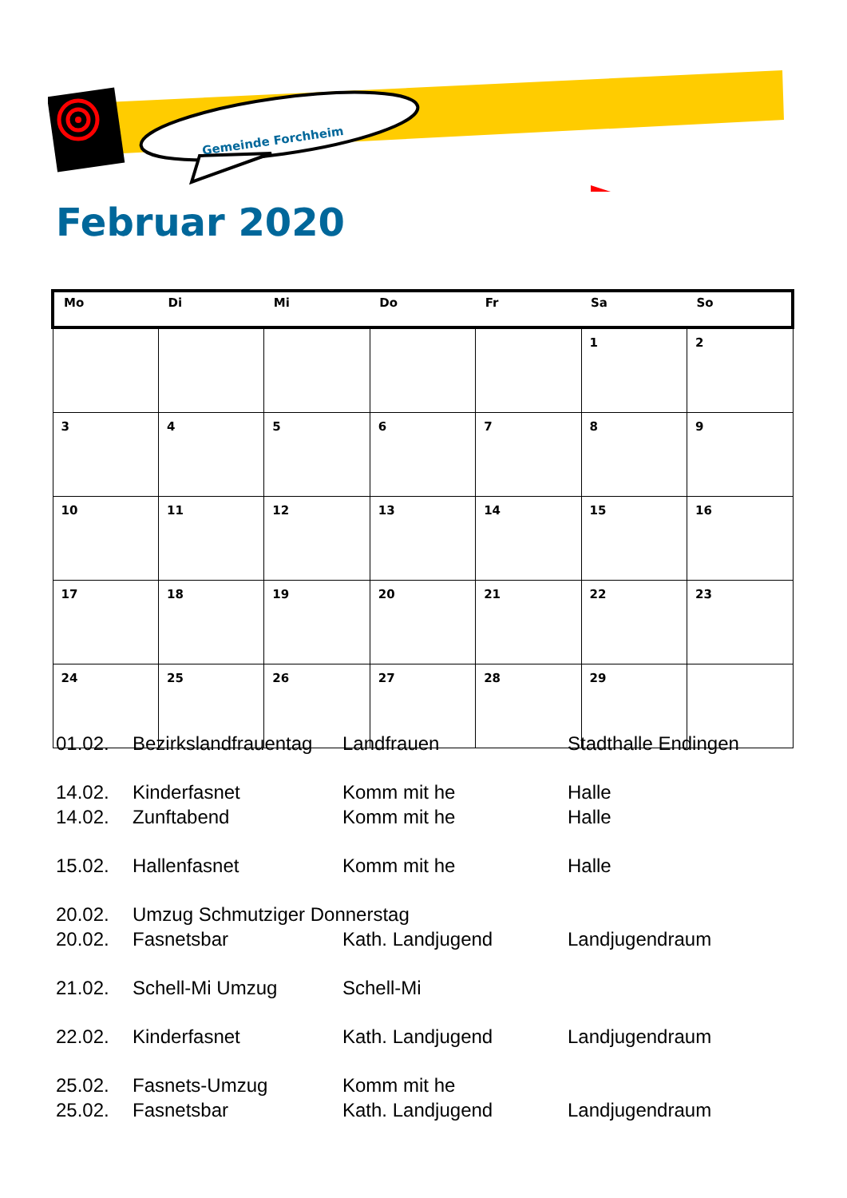Gemeinde Forchheim
Februar 2020
| Mo | Di | Mi | Do | Fr | Sa | So |
| --- | --- | --- | --- | --- | --- | --- |
| | | | | | 1 | 2 |
| 3 | 4 | 5 | 6 | 7 | 8 | 9 |
| 10 | 11 | 12 | 13 | 14 | 15 | 16 |
| 17 | 18 | 19 | 20 | 21 | 22 | 23 |
| 24 | 25 | 26 | 27 | 28 | 29 | |
| 01.02. | Bezirkslandfrauentag | Landfrauen | Stadthalle Endingen |
| 14.02. | Kinderfasnet | Komm mit he | Halle |
| 14.02. | Zunftabend | Komm mit he | Halle |
| 15.02. | Hallenfasnet | Komm mit he | Halle |
| 20.02. | Umzug Schmutziger Donnerstag | | |
| 20.02. | Fasnetsbar | Kath. Landjugend | Landjugendraum |
| 21.02. | Schell-Mi Umzug | Schell-Mi | |
| 22.02. | Kinderfasnet | Kath. Landjugend | Landjugendraum |
| 25.02. | Fasnets-Umzug | Komm mit he | |
| 25.02. | Fasnetsbar | Kath. Landjugend | Landjugendraum |